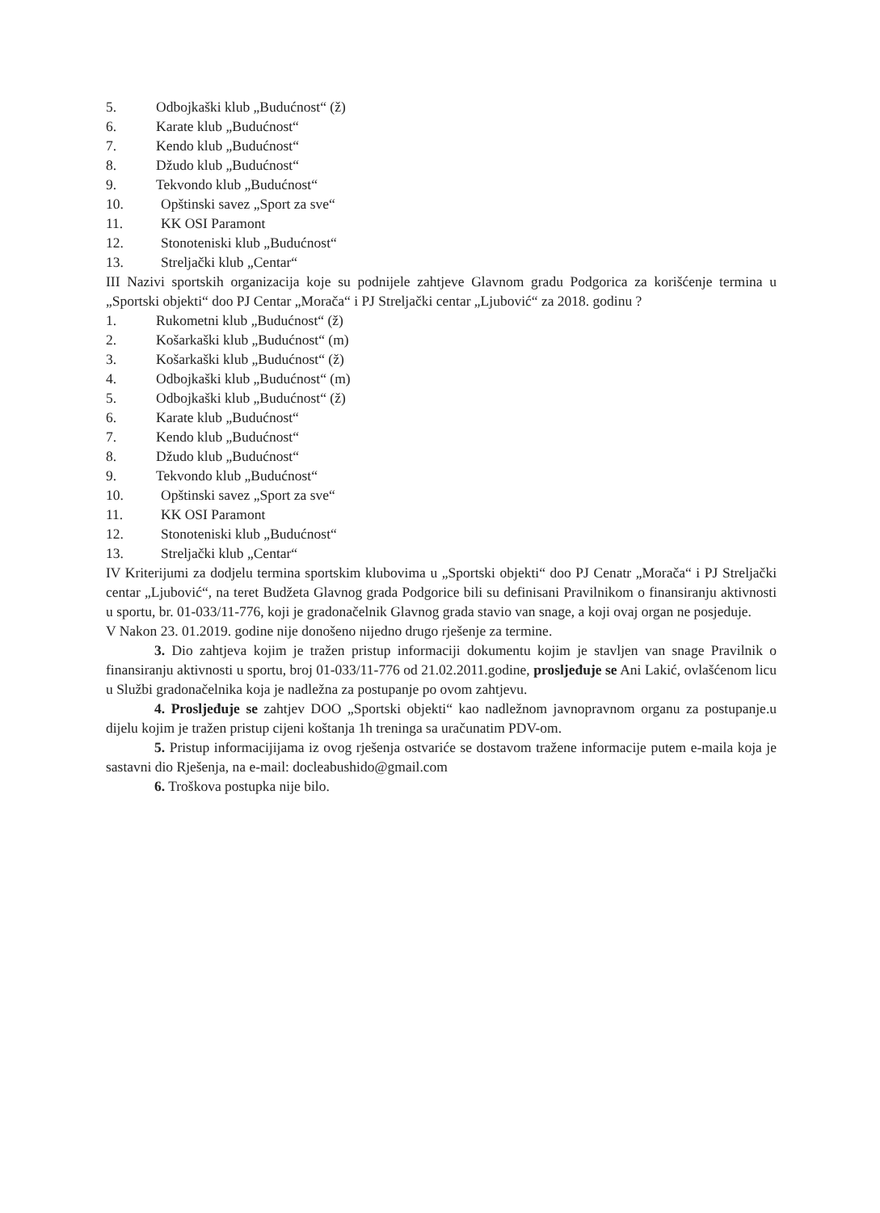5. Odbojkaški klub „Budućnost“ (ž)
6. Karate klub „Budućnost“
7. Kendo klub „Budućnost“
8. Džudo klub „Budućnost“
9. Tekvondo klub „Budućnost“
10. Opštinski savez „Sport za sve“
11. KK OSI Paramont
12. Stonoteniski klub „Budućnost“
13. Streljački klub „Centar“
III Nazivi sportskih organizacija koje su podnijele zahtjeve Glavnom gradu Podgorica za korišćenje termina u „Sportski objekti“ doo PJ Centar „Morača“ i PJ Streljački centar „Ljubović“ za 2018. godinu ?
1. Rukometni klub „Budućnost“ (ž)
2. Košarkaški klub „Budućnost“ (m)
3. Košarkaški klub „Budućnost“ (ž)
4. Odbojkaški klub „Budućnost“ (m)
5. Odbojkaški klub „Budućnost“ (ž)
6. Karate klub „Budućnost“
7. Kendo klub „Budućnost“
8. Džudo klub „Budućnost“
9. Tekvondo klub „Budućnost“
10. Opštinski savez „Sport za sve“
11. KK OSI Paramont
12. Stonoteniski klub „Budućnost“
13. Streljački klub „Centar“
IV Kriterijumi za dodjelu termina sportskim klubovima u „Sportski objekti“ doo PJ Cenatr „Morača“ i PJ Streljački centar „Ljubović“, na teret Budžeta Glavnog grada Podgorice bili su definisani Pravilnikom o finansiranju aktivnosti u sportu, br. 01-033/11-776, koji je gradonačelnik Glavnog grada stavio van snage, a koji ovaj organ ne posjeduje.
V Nakon 23. 01.2019. godine nije donošeno nijedno drugo rješenje za termine.
3. Dio zahtjeva kojim je tražen pristup informaciji dokumentu kojim je stavljen van snage Pravilnik o finansiranju aktivnosti u sportu, broj 01-033/11-776 od 21.02.2011.godine, prosljeđuje se Ani Lakić, ovlašćenom licu u Službi gradonačelnika koja je nadležna za postupanje po ovom zahtjevu.
4. Prosljeđuje se zahtjev DOO „Sportski objekti“ kao nadležnom javnopravnom organu za postupanje.u dijelu kojim je tražen pristup cijeni koštanja 1h treninga sa uračunatim PDV-om.
5. Pristup informacijijama iz ovog rješenja ostvariće se dostavom tražene informacije putem e-maila koja je sastavni dio Rješenja, na e-mail: docleabushido@gmail.com
6. Troškova postupka nije bilo.